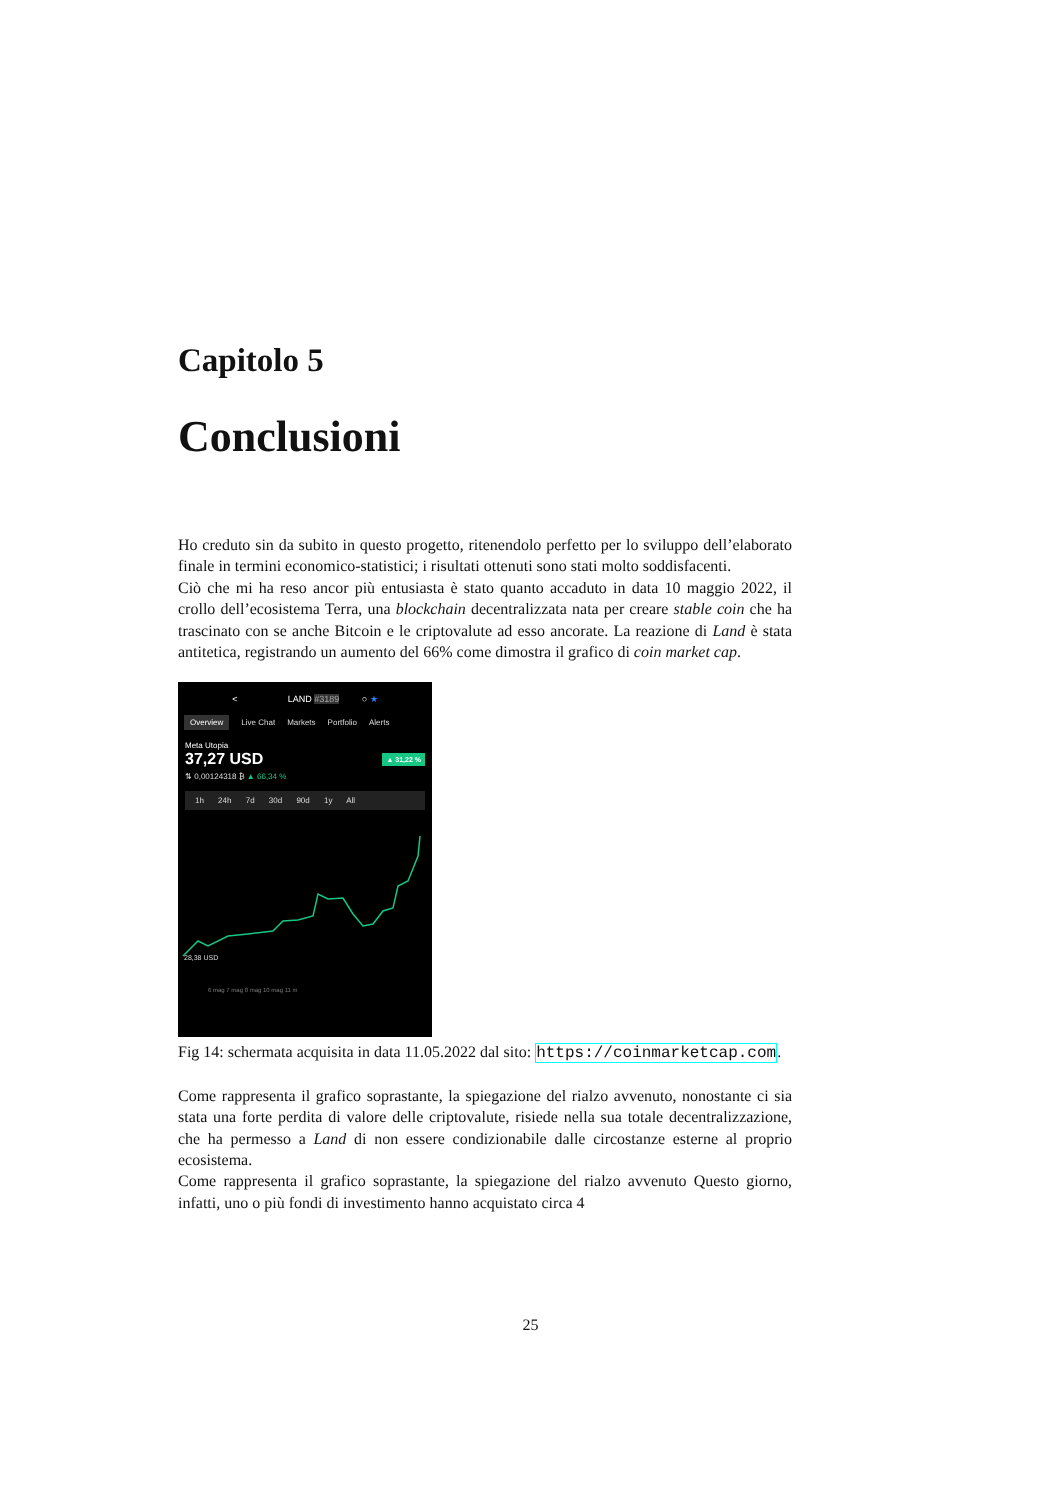Capitolo 5
Conclusioni
Ho creduto sin da subito in questo progetto, ritenendolo perfetto per lo sviluppo dell’elaborato finale in termini economico-statistici; i risultati ottenuti sono stati molto soddisfacenti.
Ciò che mi ha reso ancor più entusiasta è stato quanto accaduto in data 10 maggio 2022, il crollo dell’ecosistema Terra, una blockchain decentralizzata nata per creare stable coin che ha trascinato con se anche Bitcoin e le criptovalute ad esso ancorate. La reazione di Land è stata antitetica, registrando un aumento del 66% come dimostra il grafico di coin market cap.
< LAND #3189 ○ ★
Overview Live Chat Markets Portfolio Alerts
Meta Utopia
37,27 USD ▲ 31,22 %
⇅ 0,00124318 ₿ ▲ 66,34 %
1h 24h 7d 30d 90d 1y All
28,38 USD
6 mag 7 mag 8 mag 10 mag 11 m
Fig 14: schermata acquisita in data 11.05.2022 dal sito: https://coinmarketcap.com.
Come rappresenta il grafico soprastante, la spiegazione del rialzo avvenuto, nonostante ci sia stata una forte perdita di valore delle criptovalute, risiede nella sua totale decentralizzazione, che ha permesso a Land di non essere condizionabile dalle circostanze esterne al proprio ecosistema.
Come rappresenta il grafico soprastante, la spiegazione del rialzo avvenuto Questo giorno, infatti, uno o più fondi di investimento hanno acquistato circa 4
25